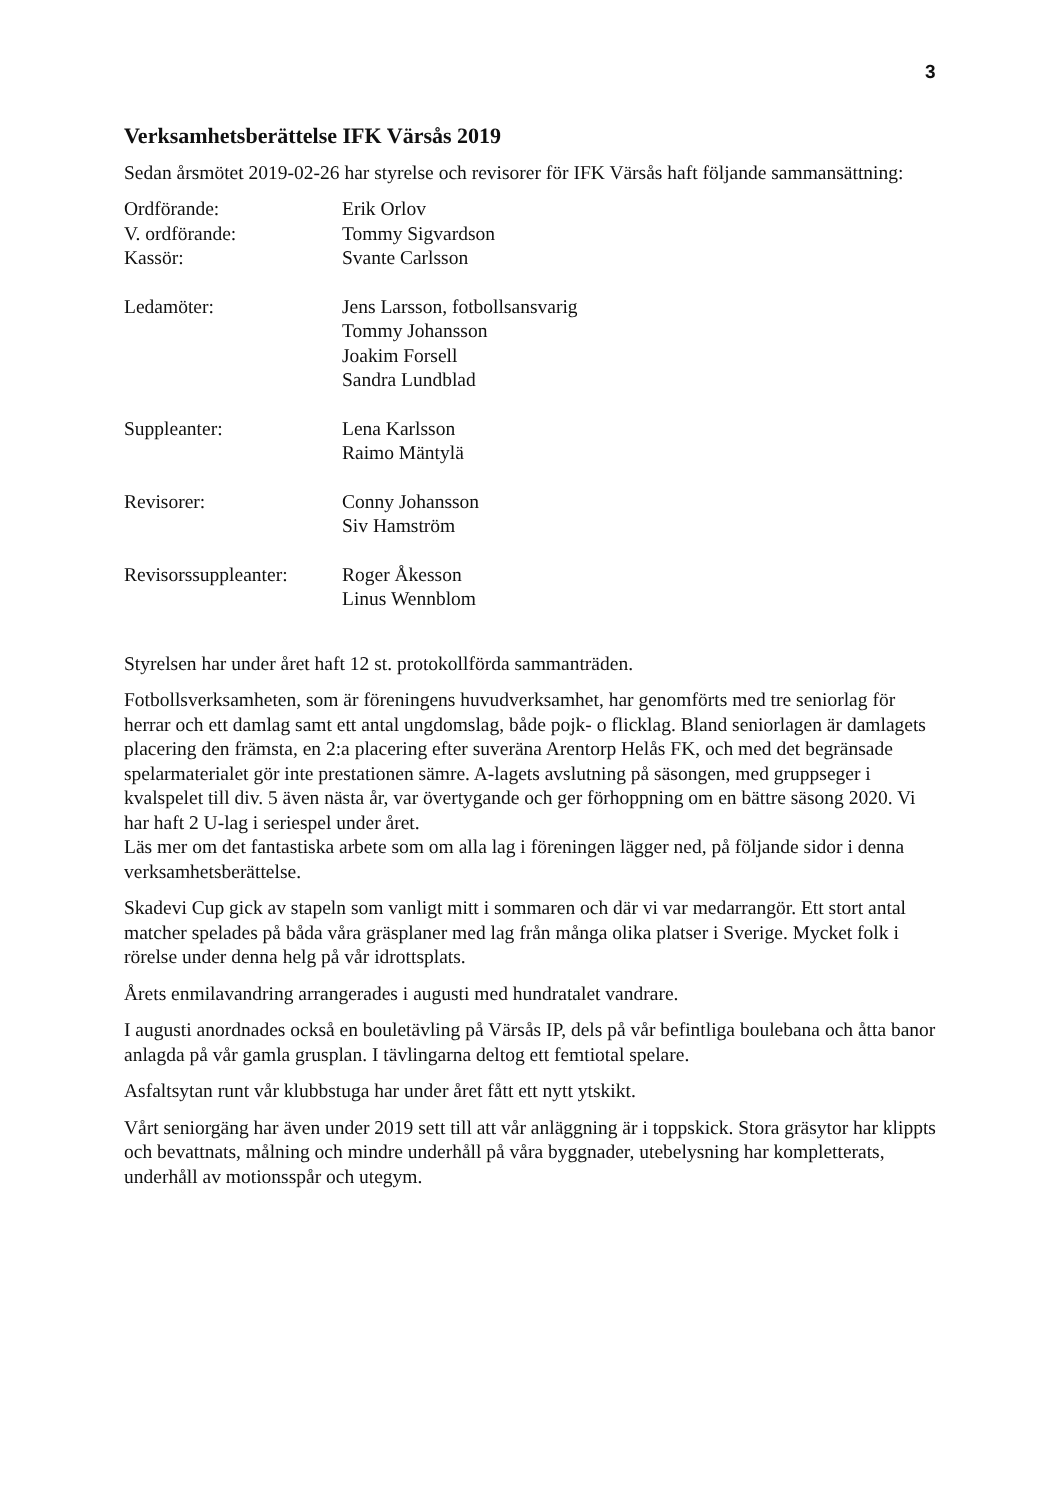3
Verksamhetsberättelse IFK Värsås 2019
Sedan årsmötet 2019-02-26 har styrelse och revisorer för IFK Värsås haft följande sammansättning:
Ordförande: Erik Orlov
V. ordförande: Tommy Sigvardson
Kassör: Svante Carlsson
Ledamöter: Jens Larsson, fotbollsansvarig
Tommy Johansson
Joakim Forsell
Sandra Lundblad
Suppleanter: Lena Karlsson
Raimo Mäntylä
Revisorer: Conny Johansson
Siv Hamström
Revisorssuppleanter:
Roger Åkesson
Linus Wennblom
Styrelsen har under året haft 12 st. protokollförda sammanträden.
Fotbollsverksamheten, som är föreningens huvudverksamhet, har genomförts med tre seniorlag för herrar och ett damlag samt ett antal ungdomslag, både pojk- o flicklag. Bland seniorlagen är damlagets placering den främsta, en 2:a placering efter suveräna Arentorp Helås FK, och med det begränsade spelarmaterialet gör inte prestationen sämre. A-lagets avslutning på säsongen, med gruppseger i kvalspelet till div. 5 även nästa år, var övertygande och ger förhoppning om en bättre säsong 2020. Vi har haft 2 U-lag i seriespel under året.
Läs mer om det fantastiska arbete som om alla lag i föreningen lägger ned, på följande sidor i denna verksamhetsberättelse.
Skadevi Cup gick av stapeln som vanligt mitt i sommaren och där vi var medarrangör. Ett stort antal matcher spelades på båda våra gräsplaner med lag från många olika platser i Sverige. Mycket folk i rörelse under denna helg på vår idrottsplats.
Årets enmilavandring arrangerades i augusti med hundratalet vandrare.
I augusti anordnades också en bouletävling på Värsås IP, dels på vår befintliga boulebana och åtta banor anlagda på vår gamla grusplan. I tävlingarna deltog ett femtiotal spelare.
Asfaltsytan runt vår klubbstuga har under året fått ett nytt ytskikt.
Vårt seniorgäng har även under 2019 sett till att vår anläggning är i toppskick. Stora gräsytor har klippts och bevattnats, målning och mindre underhåll på våra byggnader, utebelysning har kompletterats, underhåll av motionsspår och utegym.